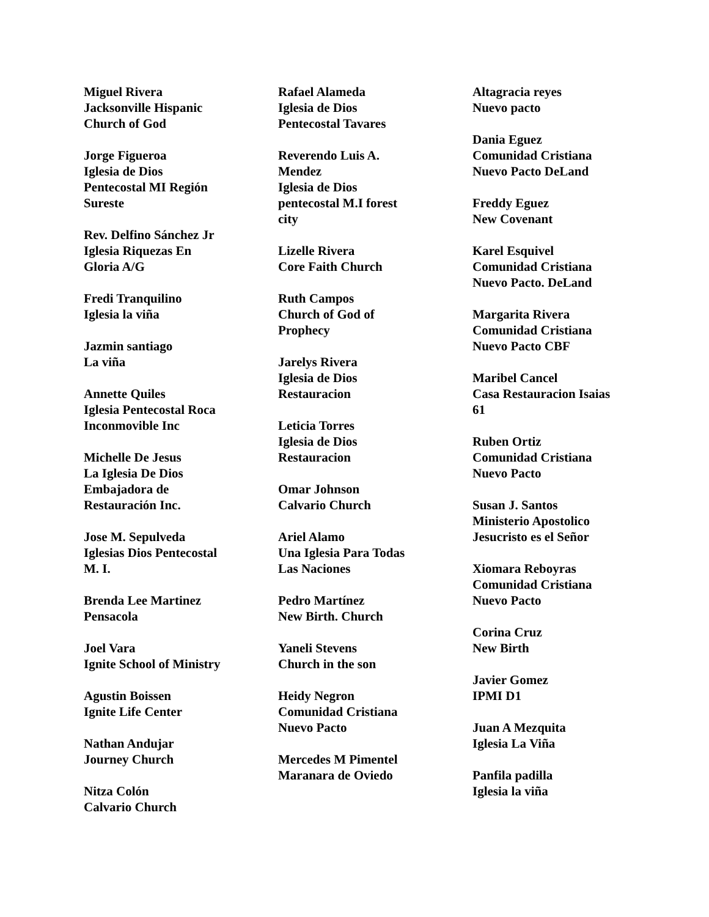Miguel Rivera
Jacksonville Hispanic
Church of God
Jorge Figueroa
Iglesia de Dios
Pentecostal MI Región
Sureste
Rev. Delfino Sánchez Jr
Iglesia Riquezas En
Gloria A/G
Fredi Tranquilino
Iglesia la viña
Jazmin santiago
La viña
Annette Quiles
Iglesia Pentecostal Roca
Inconmovible Inc
Michelle De Jesus
La Iglesia De Dios
Embajadora de
Restauración Inc.
Jose M. Sepulveda
Iglesias Dios Pentecostal
M. I.
Brenda Lee Martinez
Pensacola
Joel Vara
Ignite School of Ministry
Agustin Boissen
Ignite Life Center
Nathan Andujar
Journey Church
Nitza Colón
Calvario Church
Rafael Alameda
Iglesia de Dios
Pentecostal Tavares
Reverendo Luis A.
Mendez
Iglesia de Dios
pentecostal M.I forest
city
Lizelle Rivera
Core Faith Church
Ruth Campos
Church of God of
Prophecy
Jarelys Rivera
Iglesia de Dios
Restauracion
Leticia Torres
Iglesia de Dios
Restauracion
Omar Johnson
Calvario Church
Ariel Alamo
Una Iglesia Para Todas
Las Naciones
Pedro Martínez
New Birth. Church
Yaneli Stevens
Church in the son
Heidy Negron
Comunidad Cristiana
Nuevo Pacto
Mercedes M Pimentel
Maranara de Oviedo
Altagracia reyes
Nuevo pacto
Dania Eguez
Comunidad Cristiana
Nuevo Pacto DeLand
Freddy Eguez
New Covenant
Karel Esquivel
Comunidad Cristiana
Nuevo Pacto. DeLand
Margarita Rivera
Comunidad Cristiana
Nuevo Pacto CBF
Maribel Cancel
Casa Restauracion Isaias
61
Ruben Ortiz
Comunidad Cristiana
Nuevo Pacto
Susan J. Santos
Ministerio Apostolico
Jesucristo es el Señor
Xiomara Reboyras
Comunidad Cristiana
Nuevo Pacto
Corina Cruz
New Birth
Javier Gomez
IPMI D1
Juan A Mezquita
Iglesia La Viña
Panfila padilla
Iglesia la viña